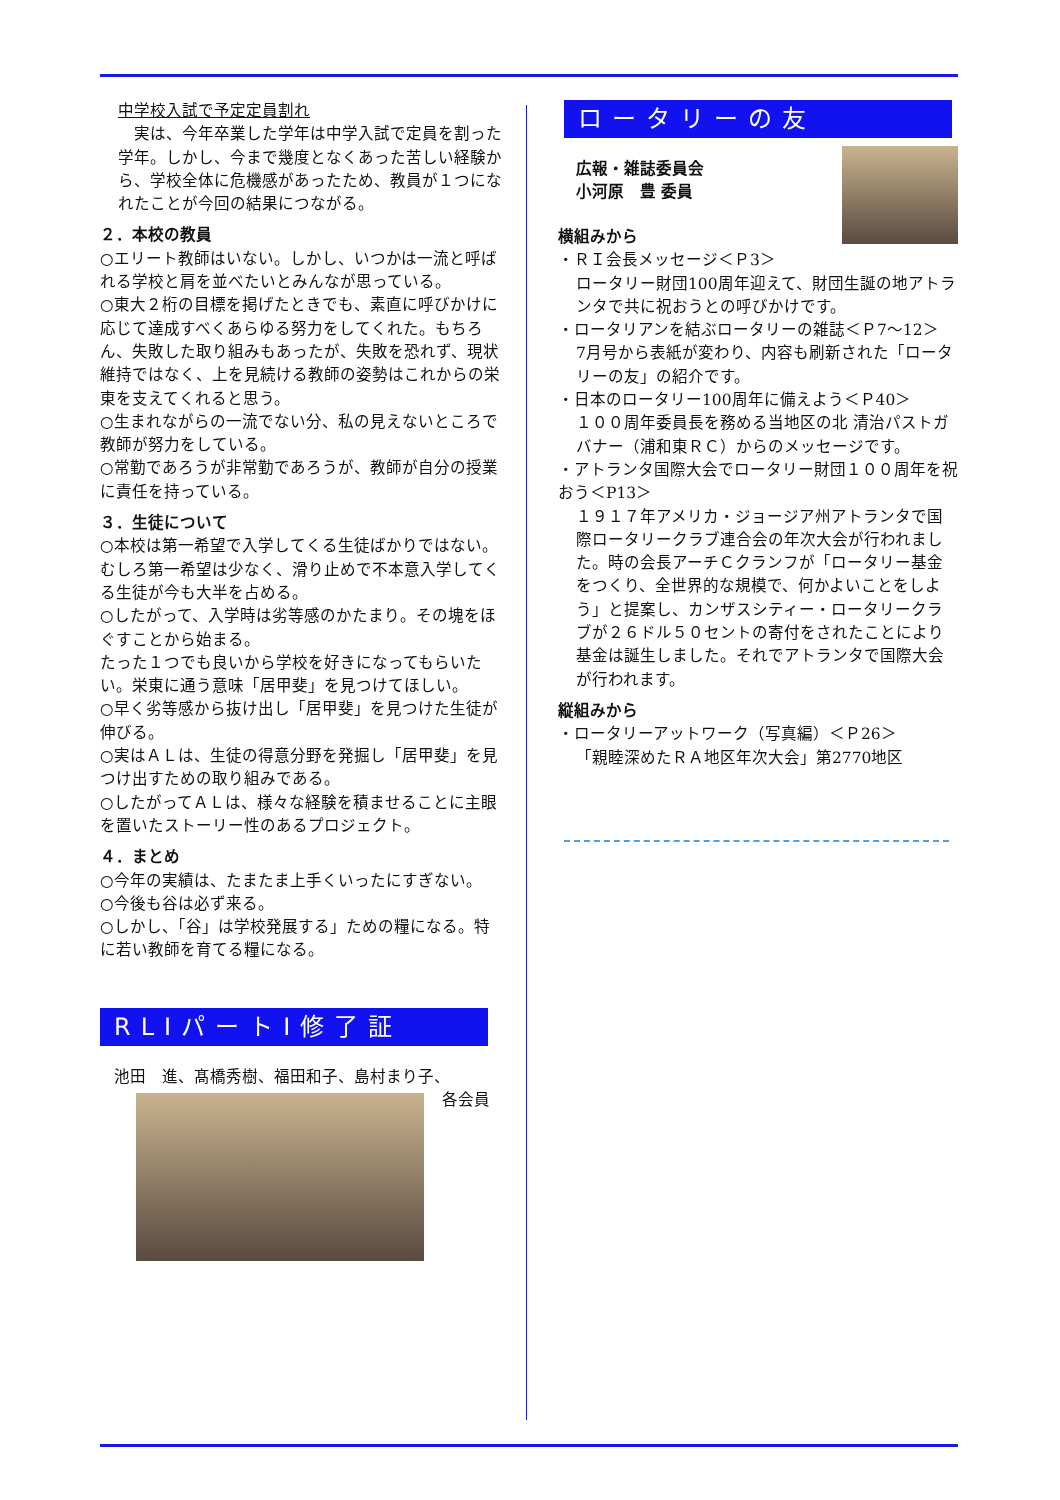中学校入試で予定定員割れ
　実は、今年卒業した学年は中学入試で定員を割った学年。しかし、今まで幾度となくあった苦しい経験から、学校全体に危機感があったため、教員が１つになれたことが今回の結果につながる。
２．本校の教員
○エリート教師はいない。しかし、いつかは一流と呼ばれる学校と肩を並べたいとみんなが思っている。
○東大２桁の目標を掲げたときでも、素直に呼びかけに応じて達成すべくあらゆる努力をしてくれた。もちろん、失敗した取り組みもあったが、失敗を恐れず、現状維持ではなく、上を見続ける教師の姿勢はこれからの栄東を支えてくれると思う。
○生まれながらの一流でない分、私の見えないところで教師が努力をしている。
○常勤であろうが非常勤であろうが、教師が自分の授業に責任を持っている。
３．生徒について
○本校は第一希望で入学してくる生徒ばかりではない。むしろ第一希望は少なく、滑り止めで不本意入学してくる生徒が今も大半を占める。
○したがって、入学時は劣等感のかたまり。その塊をほぐすことから始まる。
たった１つでも良いから学校を好きになってもらいたい。栄東に通う意味「居甲斐」を見つけてほしい。
○早く劣等感から抜け出し「居甲斐」を見つけた生徒が伸びる。
○実はＡＬは、生徒の得意分野を発掘し「居甲斐」を見つけ出すための取り組みである。
○したがってＡＬは、様々な経験を積ませることに主眼を置いたストーリー性のあるプロジェクト。
４．まとめ
○今年の実績は、たまたま上手くいったにすぎない。
○今後も谷は必ず来る。
○しかし、「谷」は学校発展する」ための糧になる。特に若い教師を育てる糧になる。
RLIパートⅠ修了証
池田　進、髙橋秀樹、福田和子、島村まり子、 各会員
ロータリーの友
広報・雑誌委員会
小河原　豊 委員
横組みから
・ＲＩ会長メッセージ＜Ｐ3＞
ロータリー財団100周年迎えて、財団生誕の地アトランタで共に祝おうとの呼びかけです。
・ロータリアンを結ぶロータリーの雑誌＜Ｐ7～12＞
7月号から表紙が変わり、内容も刷新された「ロータリーの友」の紹介です。
・日本のロータリー100周年に備えよう＜Ｐ40＞
１００周年委員長を務める当地区の北 清治パストガバナー（浦和東ＲＣ）からのメッセージです。
・アトランタ国際大会でロータリー財団１００周年を祝おう＜P13＞
１９１７年アメリカ・ジョージア州アトランタで国際ロータリークラブ連合会の年次大会が行われました。時の会長アーチＣクランフが「ロータリー基金をつくり、全世界的な規模で、何かよいことをしよう」と提案し、カンザスシティー・ロータリークラブが２６ドル５０セントの寄付をされたことにより基金は誕生しました。それでアトランタで国際大会が行われます。
縦組みから
・ロータリーアットワーク（写真編）＜Ｐ26＞
「親睦深めたＲＡ地区年次大会」第2770地区